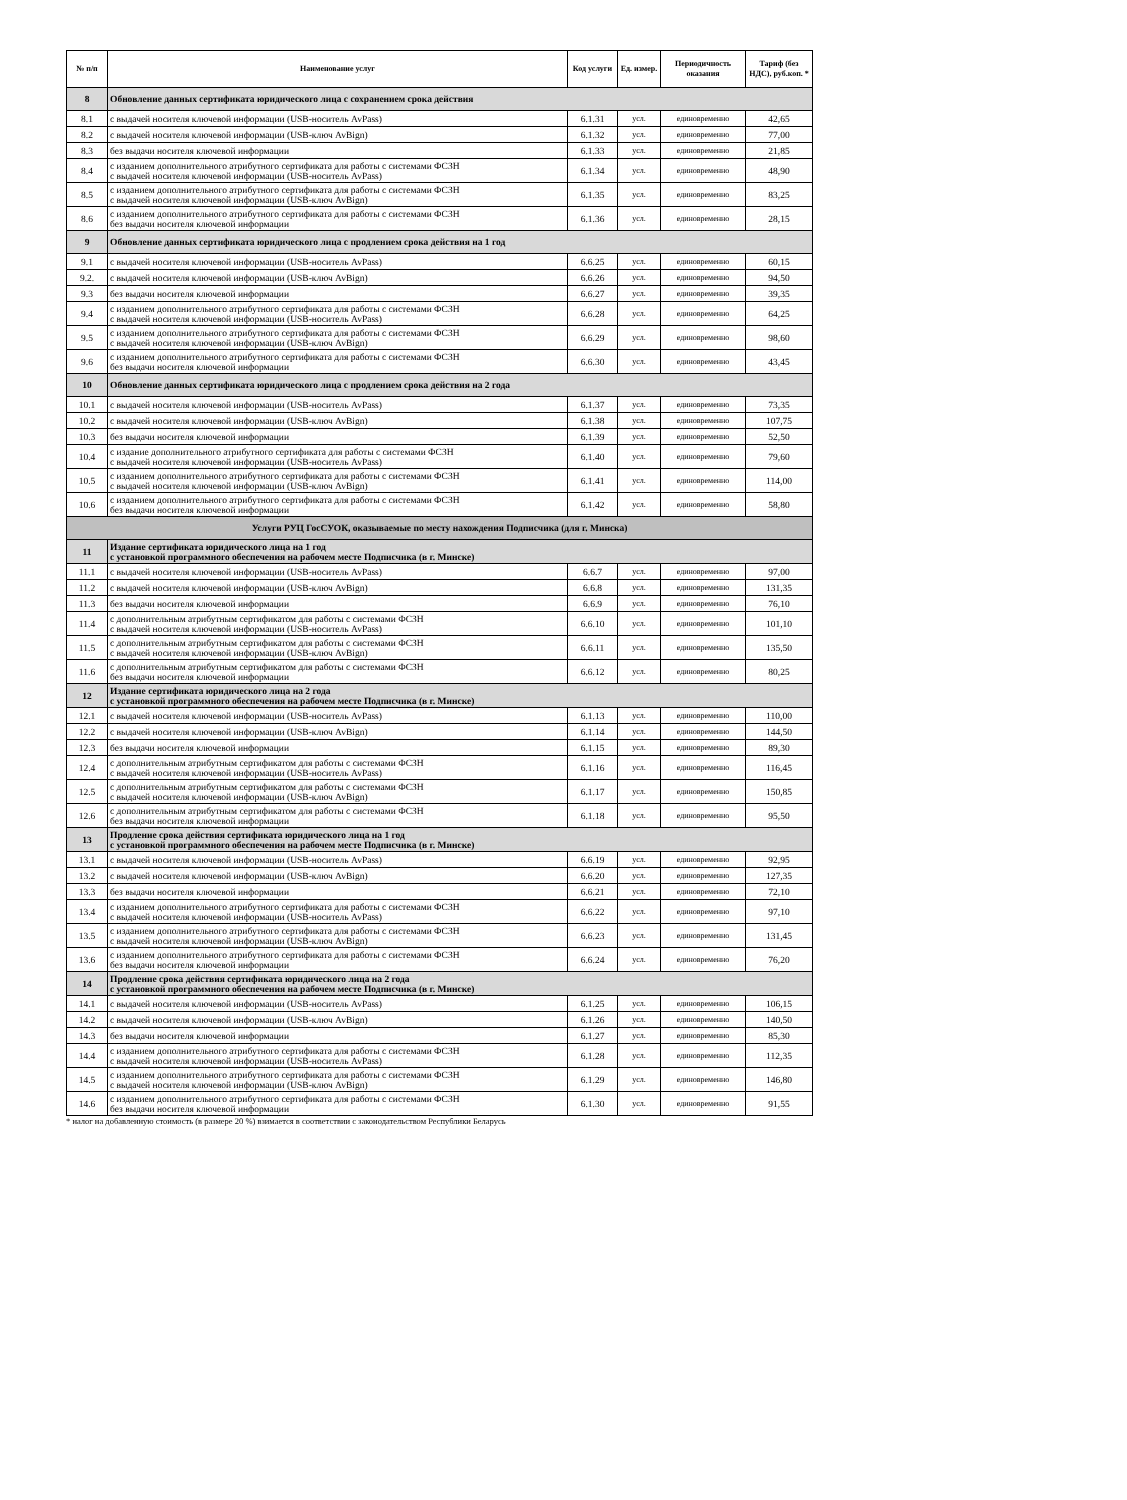| № п/п | Наименование услуг | Код услуги | Ед. измер. | Периодичность оказания | Тариф (без НДС), руб.коп. * |
| --- | --- | --- | --- | --- | --- |
| 8 | Обновление данных сертификата юридического лица с сохранением срока действия | | | | |
| 8.1 | с выдачей носителя ключевой информации (USB-носитель AvPass) | 6.1.31 | усл. | единовременно | 42,65 |
| 8.2 | с выдачей носителя ключевой информации (USB-ключ AvBign) | 6.1.32 | усл. | единовременно | 77,00 |
| 8.3 | без выдачи носителя ключевой информации | 6.1.33 | усл. | единовременно | 21,85 |
| 8.4 | с изданием дополнительного атрибутного сертификата для работы с системами ФСЗН с выдачей носителя ключевой информации (USB-носитель AvPass) | 6.1.34 | усл. | единовременно | 48,90 |
| 8.5 | с изданием дополнительного атрибутного сертификата для работы с системами ФСЗН с выдачей носителя ключевой информации (USB-ключ AvBign) | 6.1.35 | усл. | единовременно | 83,25 |
| 8.6 | с изданием дополнительного атрибутного сертификата для работы с системами ФСЗН без выдачи носителя ключевой информации | 6.1.36 | усл. | единовременно | 28,15 |
| 9 | Обновление данных сертификата юридического лица с продлением срока действия на 1 год | | | | |
| 9.1 | с выдачей носителя ключевой информации (USB-носитель AvPass) | 6.6.25 | усл. | единовременно | 60,15 |
| 9.2. | с выдачей носителя ключевой информации (USB-ключ AvBign) | 6.6.26 | усл. | единовременно | 94,50 |
| 9.3 | без выдачи носителя ключевой информации | 6.6.27 | усл. | единовременно | 39,35 |
| 9.4 | с изданием дополнительного атрибутного сертификата для работы с системами ФСЗН с выдачей носителя ключевой информации (USB-носитель AvPass) | 6.6.28 | усл. | единовременно | 64,25 |
| 9.5 | с изданием дополнительного атрибутного сертификата для работы с системами ФСЗН с выдачей носителя ключевой информации (USB-ключ AvBign) | 6.6.29 | усл. | единовременно | 98,60 |
| 9.6 | с изданием дополнительного атрибутного сертификата для работы с системами ФСЗН без выдачи носителя ключевой информации | 6.6.30 | усл. | единовременно | 43,45 |
| 10 | Обновление данных сертификата юридического лица с продлением срока действия на 2 года | | | | |
| 10.1 | с выдачей носителя ключевой информации (USB-носитель AvPass) | 6.1.37 | усл. | единовременно | 73,35 |
| 10.2 | с выдачей носителя ключевой информации (USB-ключ AvBign) | 6.1.38 | усл. | единовременно | 107,75 |
| 10.3 | без выдачи носителя ключевой информации | 6.1.39 | усл. | единовременно | 52,50 |
| 10.4 | с издание дополнительного атрибутного сертификата для работы с системами ФСЗН с выдачей носителя ключевой информации (USB-носитель AvPass) | 6.1.40 | усл. | единовременно | 79,60 |
| 10.5 | с изданием дополнительного атрибутного сертификата для работы с системами ФСЗН с выдачей носителя ключевой информации (USB-ключ AvBign) | 6.1.41 | усл. | единовременно | 114,00 |
| 10.6 | с изданием дополнительного атрибутного сертификата для работы с системами ФСЗН без выдачи носителя ключевой информации | 6.1.42 | усл. | единовременно | 58,80 |
| Услуги РУЦ ГосСУОК, оказываемые по месту нахождения Подписчика (для г. Минска) | | | | | |
| 11 | Издание сертификата юридического лица на 1 год с установкой программного обеспечения на рабочем месте Подписчика (в г. Минске) | | | | |
| 11.1 | с выдачей носителя ключевой информации (USB-носитель AvPass) | 6.6.7 | усл. | единовременно | 97,00 |
| 11.2 | с выдачей носителя ключевой информации (USB-ключ AvBign) | 6.6.8 | усл. | единовременно | 131,35 |
| 11.3 | без выдачи носителя ключевой информации | 6.6.9 | усл. | единовременно | 76,10 |
| 11.4 | с дополнительным атрибутным сертификатом для работы с системами ФСЗН с выдачей носителя ключевой информации (USB-носитель AvPass) | 6.6.10 | усл. | единовременно | 101,10 |
| 11.5 | с дополнительным атрибутным сертификатом для работы с системами ФСЗН с выдачей носителя ключевой информации (USB-ключ AvBign) | 6.6.11 | усл. | единовременно | 135,50 |
| 11.6 | с дополнительным атрибутным сертификатом для работы с системами ФСЗН без выдачи носителя ключевой информации | 6.6.12 | усл. | единовременно | 80,25 |
| 12 | Издание сертификата юридического лица на 2 года с установкой программного обеспечения на рабочем месте Подписчика (в г. Минске) | | | | |
| 12.1 | с выдачей носителя ключевой информации (USB-носитель AvPass) | 6.1.13 | усл. | единовременно | 110,00 |
| 12.2 | с выдачей носителя ключевой информации (USB-ключ AvBign) | 6.1.14 | усл. | единовременно | 144,50 |
| 12.3 | без выдачи носителя ключевой информации | 6.1.15 | усл. | единовременно | 89,30 |
| 12.4 | с дополнительным атрибутным сертификатом для работы с системами ФСЗН с выдачей носителя ключевой информации (USB-носитель AvPass) | 6.1.16 | усл. | единовременно | 116,45 |
| 12.5 | с дополнительным атрибутным сертификатом для работы с системами ФСЗН с выдачей носителя ключевой информации (USB-ключ AvBign) | 6.1.17 | усл. | единовременно | 150,85 |
| 12.6 | с дополнительным атрибутным сертификатом для работы с системами ФСЗН без выдачи носителя ключевой информации | 6.1.18 | усл. | единовременно | 95,50 |
| 13 | Продление срока действия сертификата юридического лица на 1 год с установкой программного обеспечения на рабочем месте Подписчика (в г. Минске) | | | | |
| 13.1 | с выдачей носителя ключевой информации (USB-носитель AvPass) | 6.6.19 | усл. | единовременно | 92,95 |
| 13.2 | с выдачей носителя ключевой информации (USB-ключ AvBign) | 6.6.20 | усл. | единовременно | 127,35 |
| 13.3 | без выдачи носителя ключевой информации | 6.6.21 | усл. | единовременно | 72,10 |
| 13.4 | с изданием дополнительного атрибутного сертификата для работы с системами ФСЗН с выдачей носителя ключевой информации (USB-носитель AvPass) | 6.6.22 | усл. | единовременно | 97,10 |
| 13.5 | с изданием дополнительного атрибутного сертификата для работы с системами ФСЗН с выдачей носителя ключевой информации (USB-ключ AvBign) | 6.6.23 | усл. | единовременно | 131,45 |
| 13.6 | с изданием дополнительного атрибутного сертификата для работы с системами ФСЗН без выдачи носителя ключевой информации | 6.6.24 | усл. | единовременно | 76,20 |
| 14 | Продление срока действия сертификата юридического лица на 2 года с установкой программного обеспечения на рабочем месте Подписчика (в г. Минске) | | | | |
| 14.1 | с выдачей носителя ключевой информации (USB-носитель AvPass) | 6.1.25 | усл. | единовременно | 106,15 |
| 14.2 | с выдачей носителя ключевой информации (USB-ключ AvBign) | 6.1.26 | усл. | единовременно | 140,50 |
| 14.3 | без выдачи носителя ключевой информации | 6.1.27 | усл. | единовременно | 85,30 |
| 14.4 | с изданием дополнительного атрибутного сертификата для работы с системами ФСЗН с выдачей носителя ключевой информации (USB-носитель AvPass) | 6.1.28 | усл. | единовременно | 112,35 |
| 14.5 | с изданием дополнительного атрибутного сертификата для работы с системами ФСЗН с выдачей носителя ключевой информации (USB-ключ AvBign) | 6.1.29 | усл. | единовременно | 146,80 |
| 14.6 | с изданием дополнительного атрибутного сертификата для работы с системами ФСЗН без выдачи носителя ключевой информации | 6.1.30 | усл. | единовременно | 91,55 |
* налог на добавленную стоимость (в размере 20 %) взимается в соответствии с законодательством Республики Беларусь